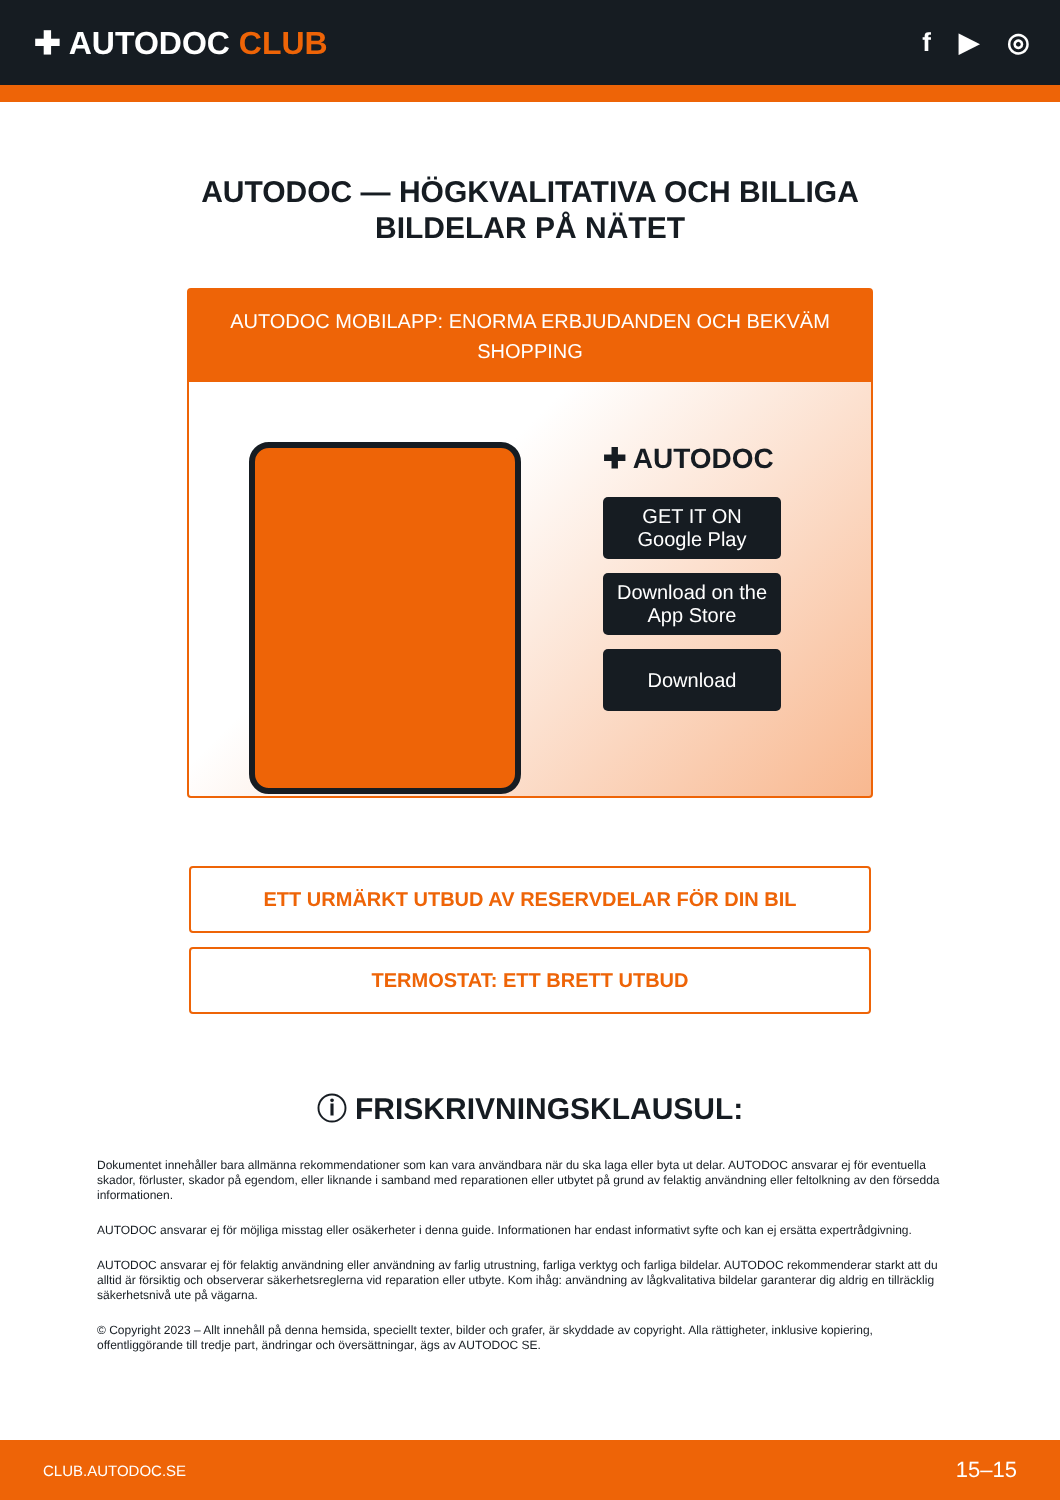✚ AUTODOC CLUB
f ▶ ◎
AUTODOC — HÖGKVALITATIVA OCH BILLIGA
BILDELAR PÅ NÄTET
AUTODOC MOBILAPP: ENORMA ERBJUDANDEN OCH BEKVÄM SHOPPING
✚ AUTODOC
GET IT ON
Google Play
Download on the
App Store
Download
ETT URMÄRKT UTBUD AV RESERVDELAR FÖR DIN BIL
TERMOSTAT: ETT BRETT UTBUD
ⓘ FRISKRIVNINGSKLAUSUL:
Dokumentet innehåller bara allmänna rekommendationer som kan vara användbara när du ska laga eller byta ut delar. AUTODOC ansvarar ej för eventuella skador, förluster, skador på egendom, eller liknande i samband med reparationen eller utbytet på grund av felaktig användning eller feltolkning av den försedda informationen.
AUTODOC ansvarar ej för möjliga misstag eller osäkerheter i denna guide. Informationen har endast informativt syfte och kan ej ersätta expertrådgivning.
AUTODOC ansvarar ej för felaktig användning eller användning av farlig utrustning, farliga verktyg och farliga bildelar. AUTODOC rekommenderar starkt att du alltid är försiktig och observerar säkerhetsreglerna vid reparation eller utbyte. Kom ihåg: användning av lågkvalitativa bildelar garanterar dig aldrig en tillräcklig säkerhetsnivå ute på vägarna.
© Copyright 2023 – Allt innehåll på denna hemsida, speciellt texter, bilder och grafer, är skyddade av copyright. Alla rättigheter, inklusive kopiering, offentliggörande till tredje part, ändringar och översättningar, ägs av AUTODOC SE.
CLUB.AUTODOC.SE 15–15